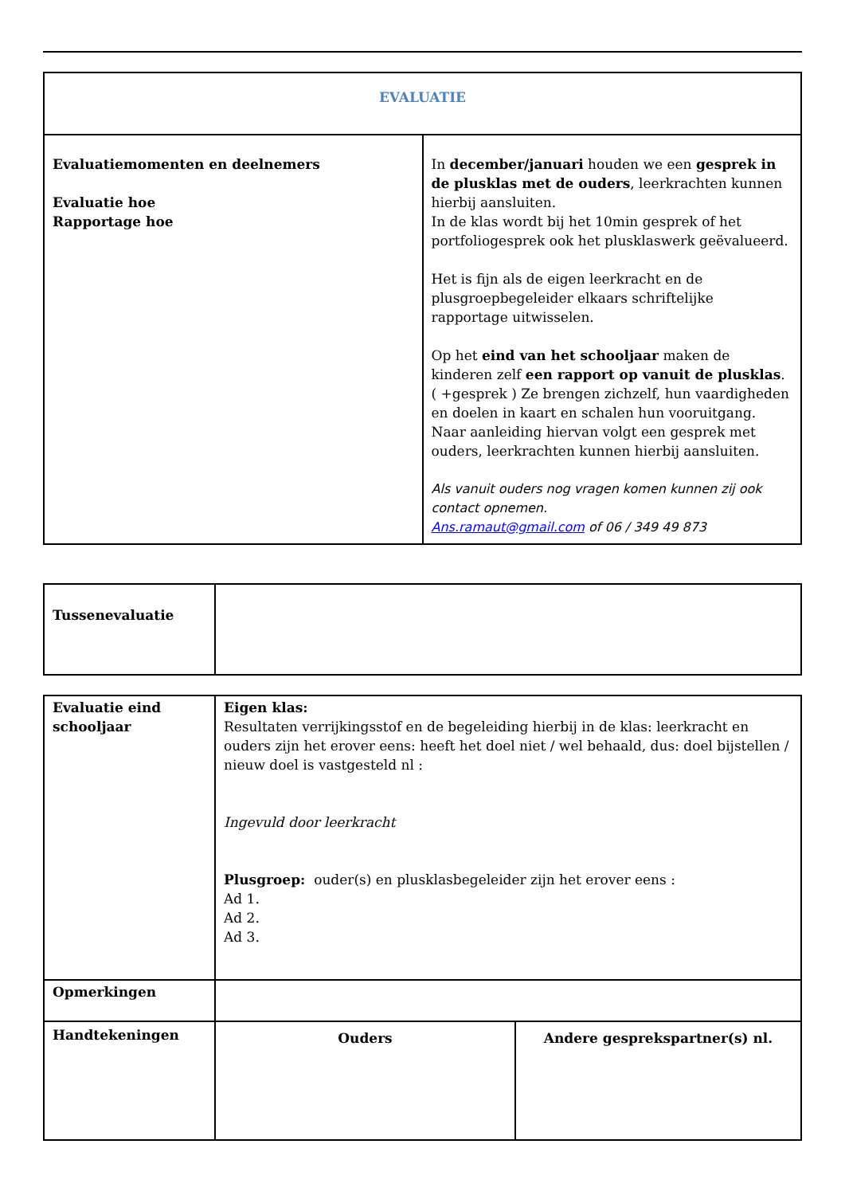| EVALUATIE | |
| Evaluatiemomenten en deelnemers Evaluatie hoe Rapportage hoe | In december/januari houden we een gesprek in de plusklas met de ouders , leerkrachten kunnen hierbij aansluiten. In de klas wordt bij het 10min gesprek of het portfoliogesprek ook het plusklaswerk geëvalueerd. Het is fijn als de eigen leerkracht en de plusgroepbegeleider elkaars schriftelijke rapportage uitwisselen. Op het eind van het schooljaar maken de kinderen zelf een rapport op vanuit de plusklas . ( +gesprek ) Ze brengen zichzelf, hun vaardigheden en doelen in kaart en schalen hun vooruitgang. Naar aanleiding hiervan volgt een gesprek met ouders, leerkrachten kunnen hierbij aansluiten. Als vanuit ouders nog vragen komen kunnen zij ook contact opnemen. Ans.ramaut@gmail.com of 06 / 349 49 873 |
| Tussenevaluatie | |
| Evaluatie eind schooljaar | Eigen klas: Resultaten verrijkingsstof en de begeleiding hierbij in de klas: leerkracht en ouders zijn het erover eens: heeft het doel niet / wel behaald, dus: doel bijstellen / nieuw doel is vastgesteld nl : Ingevuld door leerkracht Plusgroep: ouder(s) en plusklasbegeleider zijn het erover eens : Ad 1. Ad 2. Ad 3. |
| Opmerkingen | |
| Handtekeningen | Ouders | Andere gesprekspartner(s) nl. |